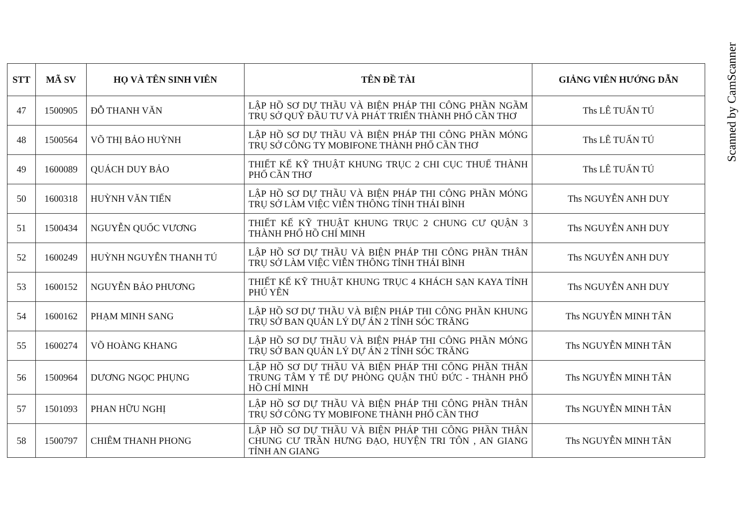| STT | MÃ SV | HỌ VÀ TÊN SINH VIÊN | TÊN ĐỀ TÀI | GIẢNG VIÊN HƯỚNG DẪN |
| --- | --- | --- | --- | --- |
| 47 | 1500905 | ĐỖ THANH VĂN | LẬP HỒ SƠ DỰ THẦU VÀ BIỆN PHÁP THI CÔNG PHẦN NGẦM TRỤ SỞ QUỸ ĐẦU TƯ VÀ PHÁT TRIỂN THÀNH PHỐ CẦN THƠ | Ths LÊ TUẤN TÚ |
| 48 | 1500564 | VÕ THỊ BẢO HUỲNH | LẬP HỒ SƠ DỰ THẦU VÀ BIỆN PHÁP THI CÔNG PHẦN MÓNG TRỤ SỞ CÔNG TY MOBIFONE THÀNH PHỐ CẦN THƠ | Ths LÊ TUẤN TÚ |
| 49 | 1600089 | QUÁCH DUY BẢO | THIẾT KẾ KỸ THUẬT KHUNG TRỤC 2 CHI CỤC THUẾ THÀNH PHỐ CẦN THƠ | Ths LÊ TUẤN TÚ |
| 50 | 1600318 | HUỲNH VĂN TIẾN | LẬP HỒ SƠ DỰ THẦU VÀ BIỆN PHÁP THI CÔNG PHẦN MÓNG TRỤ SỞ LÀM VIỆC VIỄN THÔNG TỈNH THÁI BÌNH | Ths NGUYỄN ANH DUY |
| 51 | 1500434 | NGUYỄN QUỐC VƯƠNG | THIẾT KẾ KỸ THUẬT KHUNG TRỤC 2 CHUNG CƯ QUẬN 3 THÀNH PHỐ HỒ CHÍ MINH | Ths NGUYỄN ANH DUY |
| 52 | 1600249 | HUỲNH NGUYỄN THANH TÚ | LẬP HỒ SƠ DỰ THẦU VÀ BIỆN PHÁP THI CÔNG PHẦN THÂN TRỤ SỞ LÀM VIỆC VIỄN THÔNG TỈNH THÁI BÌNH | Ths NGUYỄN ANH DUY |
| 53 | 1600152 | NGUYỄN BẢO PHƯƠNG | THIẾT KẾ KỸ THUẬT KHUNG TRỤC 4 KHÁCH SẠN KAYA TỈNH PHÚ YÊN | Ths NGUYỄN ANH DUY |
| 54 | 1600162 | PHẠM MINH SANG | LẬP HỒ SƠ DỰ THẦU VÀ BIỆN PHÁP THI CÔNG PHẦN KHUNG TRỤ SỞ BAN QUẢN LÝ DỰ ÁN 2 TỈNH SÓC TRĂNG | Ths NGUYỄN MINH TÂN |
| 55 | 1600274 | VÕ HOÀNG KHANG | LẬP HỒ SƠ DỰ THẦU VÀ BIỆN PHÁP THI CÔNG PHẦN MÓNG TRỤ SỞ BAN QUẢN LÝ DỰ ÁN 2 TỈNH SÓC TRĂNG | Ths NGUYỄN MINH TÂN |
| 56 | 1500964 | DƯƠNG NGỌC PHỤNG | LẬP HỒ SƠ DỰ THẦU VÀ BIỆN PHÁP THI CÔNG PHẦN THÂN TRUNG TÂM Y TẾ DỰ PHÒNG QUẬN THỦ ĐỨC - THÀNH PHỐ HỒ CHÍ MINH | Ths NGUYỄN MINH TÂN |
| 57 | 1501093 | PHAN HỮU NGHỊ | LẬP HỒ SƠ DỰ THẦU VÀ BIỆN PHÁP THI CÔNG PHẦN THÂN TRỤ SỞ CÔNG TY MOBIFONE THÀNH PHỐ CẦN THƠ | Ths NGUYỄN MINH TÂN |
| 58 | 1500797 | CHIÊM THANH PHONG | LẬP HỒ SƠ DỰ THẦU VÀ BIỆN PHÁP THI CÔNG PHẦN THÂN CHUNG CƯ TRẦN HƯNG ĐẠO, HUYỆN TRI TÔN , AN GIANG TỈNH AN GIANG | Ths NGUYỄN MINH TÂN |
Scanned by CamScanner